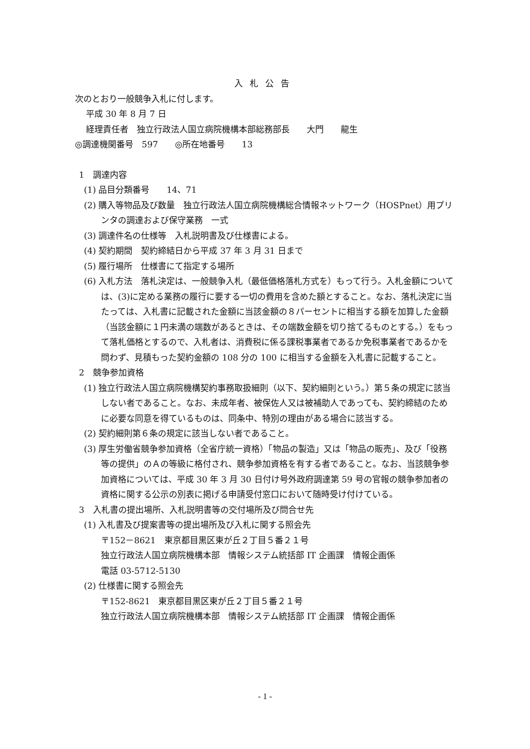入札公告
次のとおり一般競争入札に付します。
平成 30 年 8 月 7 日
経理責任者　独立行政法人国立病院機構本部総務部長　　大門　　龍生
◎調達機関番号　597　　◎所在地番号　　13
1　調達内容
(1) 品目分類番号　　14、71
(2) 購入等物品及び数量　独立行政法人国立病院機構総合情報ネットワーク（HOSPnet）用プリンタの調達および保守業務　一式
(3) 調達件名の仕様等　入札説明書及び仕様書による。
(4) 契約期間　契約締結日から平成 37 年 3 月 31 日まで
(5) 履行場所　仕様書にて指定する場所
(6) 入札方法　落札決定は、一般競争入札（最低価格落札方式を）もって行う。入札金額については、(3)に定める業務の履行に要する一切の費用を含めた額とすること。なお、落札決定に当たっては、入札書に記載された金額に当該金額の８パーセントに相当する額を加算した金額（当該金額に１円未満の端数があるときは、その端数金額を切り捨てるものとする。）をもって落札価格とするので、入札者は、消費税に係る課税事業者であるか免税事業者であるかを問わず、見積もった契約金額の 108 分の 100 に相当する金額を入札書に記載すること。
2　競争参加資格
(1) 独立行政法人国立病院機構契約事務取扱細則（以下、契約細則という。）第５条の規定に該当しない者であること。なお、未成年者、被保佐人又は被補助人であっても、契約締結のために必要な同意を得ているものは、同条中、特別の理由がある場合に該当する。
(2) 契約細則第６条の規定に該当しない者であること。
(3) 厚生労働省競争参加資格（全省庁統一資格）「物品の製造」又は「物品の販売」、及び「役務等の提供」のＡの等級に格付され、競争参加資格を有する者であること。なお、当該競争参加資格については、平成 30 年 3 月 30 日付け号外政府調達第 59 号の官報の競争参加者の資格に関する公示の別表に掲げる申請受付窓口において随時受け付けている。
3　入札書の提出場所、入札説明書等の交付場所及び問合せ先
(1) 入札書及び提案書等の提出場所及び入札に関する照会先
〒152－8621　東京都目黒区東が丘２丁目５番２１号
独立行政法人国立病院機構本部　情報システム統括部 IT 企画課　情報企画係
電話 03-5712-5130
(2) 仕様書に関する照会先
〒152-8621　東京都目黒区東が丘２丁目５番２１号
独立行政法人国立病院機構本部　情報システム統括部 IT 企画課　情報企画係
- 1 -